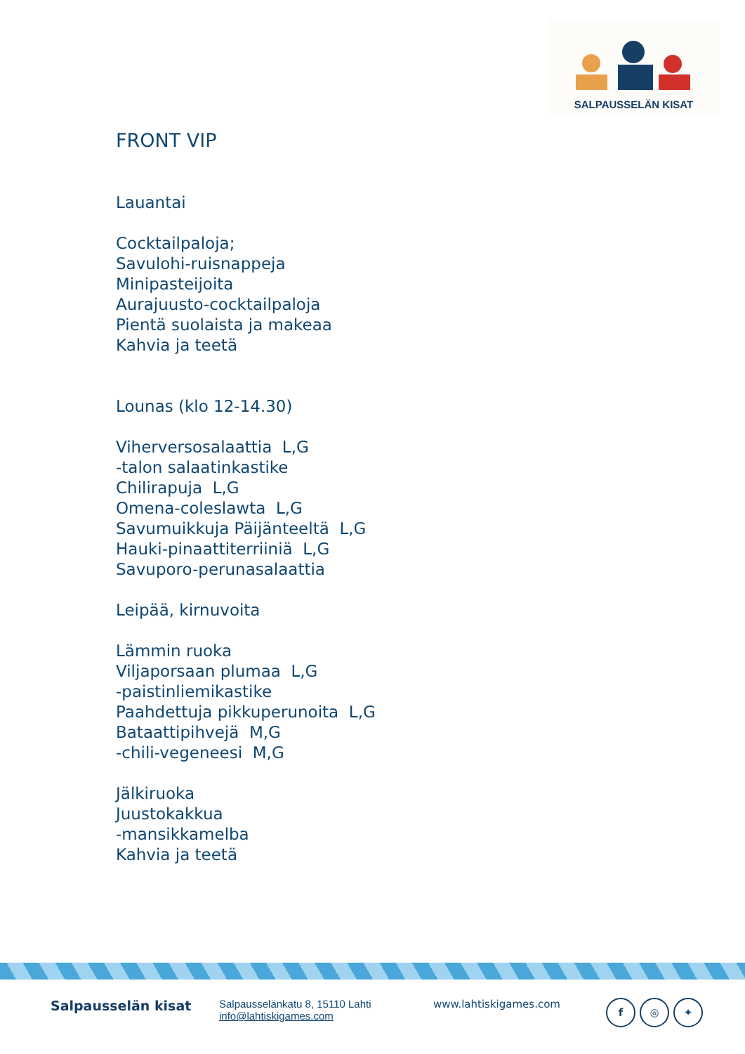SALPAUSSELÄN KISAT
FRONT VIP
Lauantai
Cocktailpaloja;
Savulohi-ruisnappeja
Minipasteijoita
Aurajuusto-cocktailpaloja
Pientä suolaista ja makeaa
Kahvia ja teetä
Lounas (klo 12-14.30)
Viherversosalaattia L,G
-talon salaatinkastike
Chilirapuja L,G
Omena-coleslawta L,G
Savumuikkuja Päijänteeltä L,G
Hauki-pinaattiterriiniä L,G
Savuporo-perunasalaattia
Leipää, kirnuvoita
Lämmin ruoka
Viljaporsaan plumaa L,G
-paistinliemikastike
Paahdettuja pikkuperunoita L,G
Bataattipihvejä M,G
-chili-vegeneesi M,G
Jälkiruoka
Juustokakkua
-mansikkamelba
Kahvia ja teetä
Salpausselän kisat
Salpausselänkatu 8, 15110 Lahti
info@lahtiskigames.com
www.lahtiskigames.com
f ◎ ✦